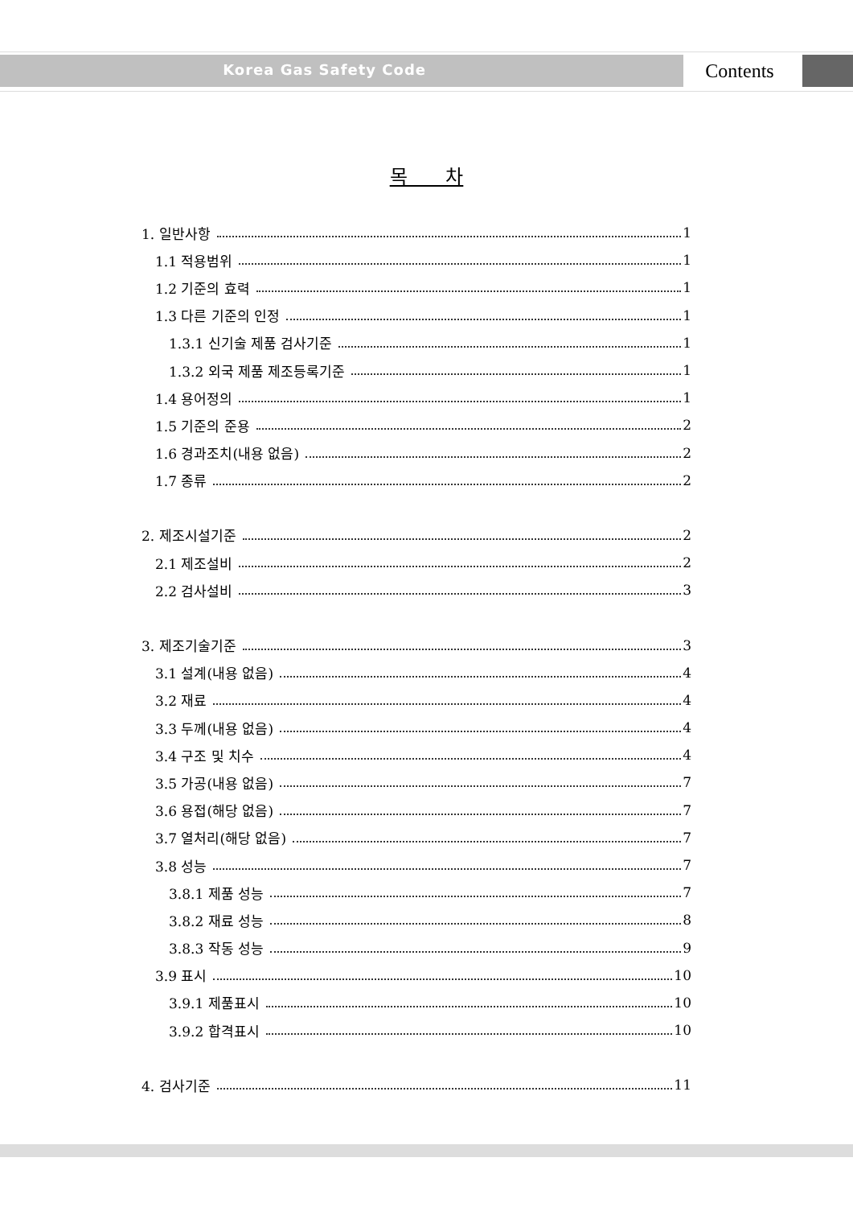Korea Gas Safety Code Contents
목 차
1. 일반사항 1
1.1 적용범위 1
1.2 기준의 효력 1
1.3 다른 기준의 인정 1
1.3.1 신기술 제품 검사기준 1
1.3.2 외국 제품 제조등록기준 1
1.4 용어정의 1
1.5 기준의 준용 2
1.6 경과조치(내용 없음) 2
1.7 종류 2
2. 제조시설기준 2
2.1 제조설비 2
2.2 검사설비 3
3. 제조기술기준 3
3.1 설계(내용 없음) 4
3.2 재료 4
3.3 두께(내용 없음) 4
3.4 구조 및 치수 4
3.5 가공(내용 없음) 7
3.6 용접(해당 없음) 7
3.7 열처리(해당 없음) 7
3.8 성능 7
3.8.1 제품 성능 7
3.8.2 재료 성능 8
3.8.3 작동 성능 9
3.9 표시 10
3.9.1 제품표시 10
3.9.2 합격표시 10
4. 검사기준 11